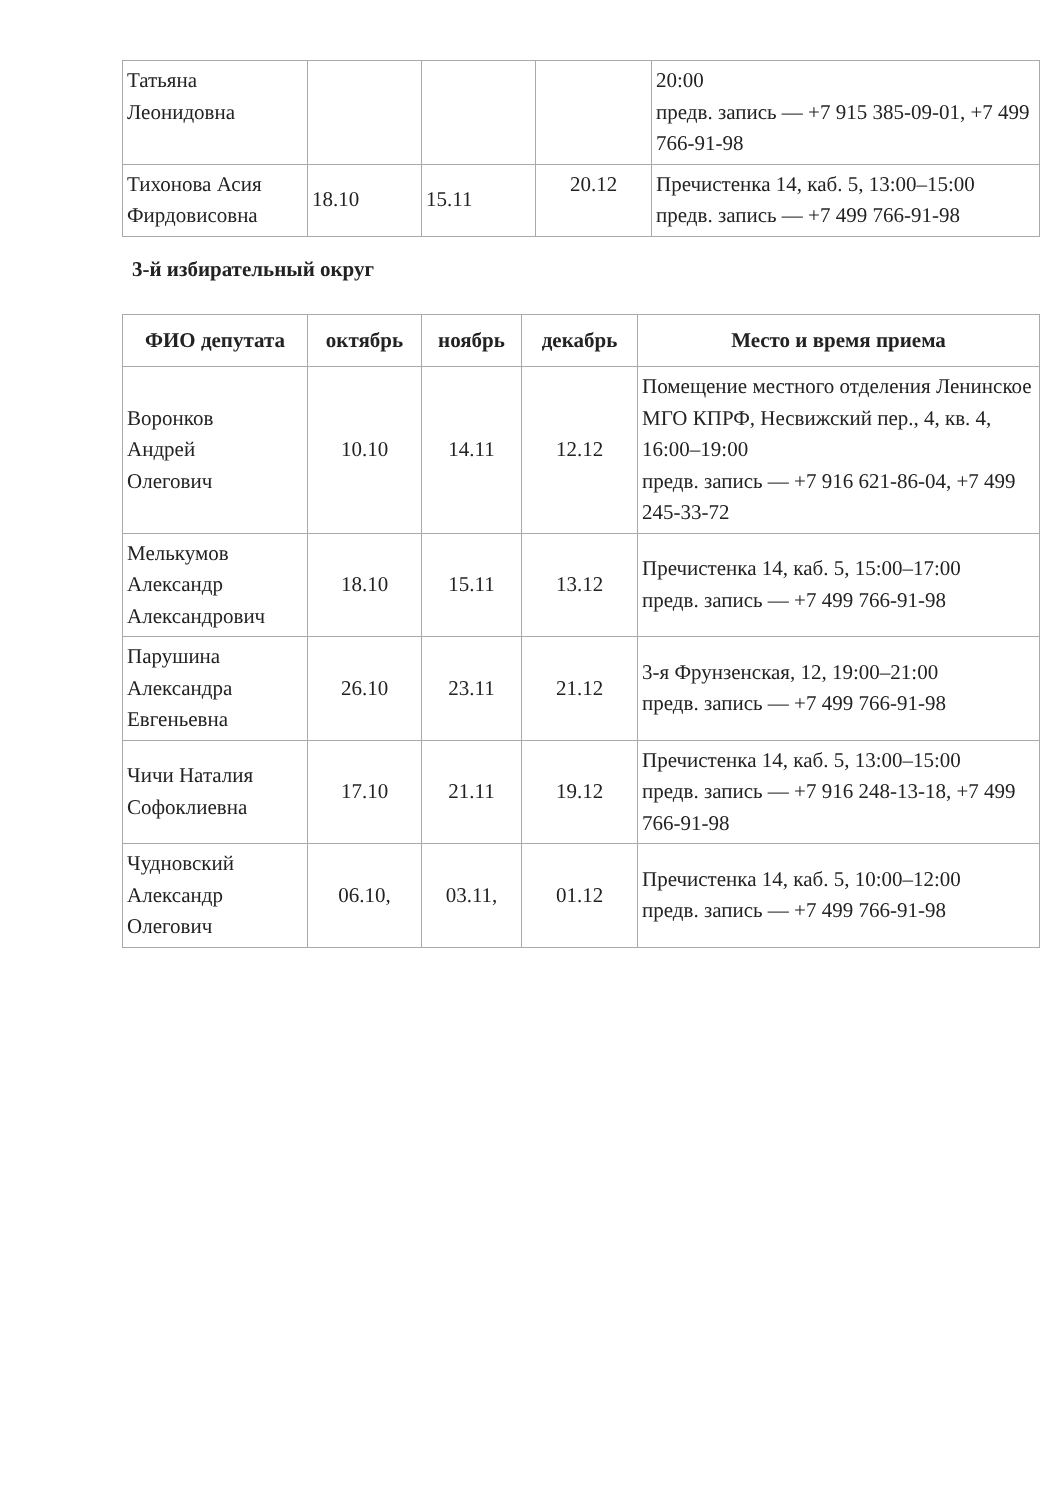| Татьяна Леонидовна | | | | 20:00 предв. запись — +7 915 385-09-01, +7 499 766-91-98 |
| Тихонова Асия Фирдовисовна | 18.10 | 15.11 | 20.12 | Пречистенка 14, каб. 5, 13:00–15:00 предв. запись — +7 499 766-91-98 |
3-й избирательный округ
| ФИО депутата | октябрь | ноябрь | декабрь | Место и время приема |
| --- | --- | --- | --- | --- |
| Воронков Андрей Олегович | 10.10 | 14.11 | 12.12 | Помещение местного отделения Ленинское МГО КПРФ, Несвижский пер., 4, кв. 4, 16:00–19:00 предв. запись — +7 916 621-86-04, +7 499 245-33-72 |
| Мелькумов Александр Александрович | 18.10 | 15.11 | 13.12 | Пречистенка 14, каб. 5, 15:00–17:00 предв. запись — +7 499 766-91-98 |
| Парушина Александра Евгеньевна | 26.10 | 23.11 | 21.12 | 3-я Фрунзенская, 12, 19:00–21:00 предв. запись — +7 499 766-91-98 |
| Чичи Наталия Софоклиевна | 17.10 | 21.11 | 19.12 | Пречистенка 14, каб. 5, 13:00–15:00 предв. запись — +7 916 248-13-18, +7 499 766-91-98 |
| Чудновский Александр Олегович | 06.10, | 03.11, | 01.12 | Пречистенка 14, каб. 5, 10:00–12:00 предв. запись — +7 499 766-91-98 |